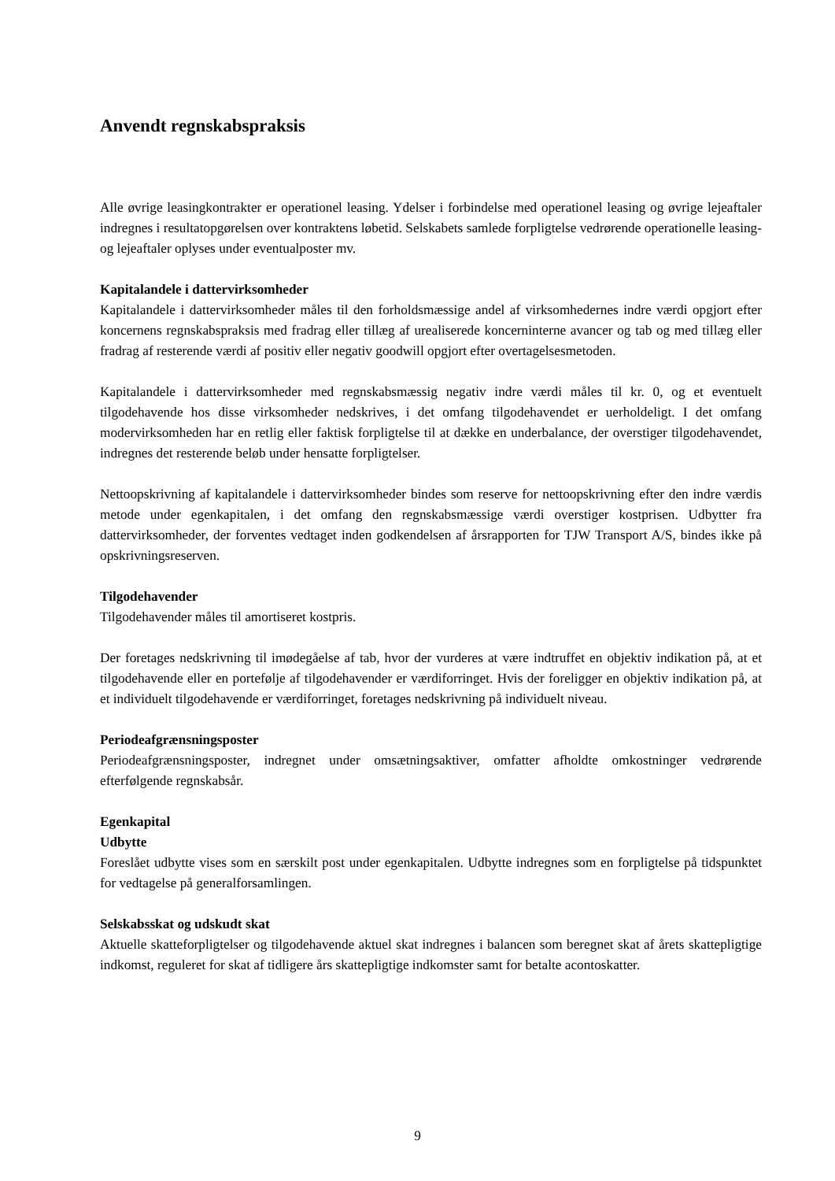Anvendt regnskabspraksis
Alle øvrige leasingkontrakter er operationel leasing. Ydelser i forbindelse med operationel leasing og øvrige lejeaftaler indregnes i resultatopgørelsen over kontraktens løbetid. Selskabets samlede forpligtelse vedrørende operationelle leasing- og lejeaftaler oplyses under eventualposter mv.
Kapitalandele i dattervirksomheder
Kapitalandele i dattervirksomheder måles til den forholdsmæssige andel af virksomhedernes indre værdi opgjort efter koncernens regnskabspraksis med fradrag eller tillæg af urealiserede koncerninterne avancer og tab og med tillæg eller fradrag af resterende værdi af positiv eller negativ goodwill opgjort efter overtagelsesmetoden.
Kapitalandele i dattervirksomheder med regnskabsmæssig negativ indre værdi måles til kr. 0, og et eventuelt tilgodehavende hos disse virksomheder nedskrives, i det omfang tilgodehavendet er uerholdeligt. I det omfang modervirksomheden har en retlig eller faktisk forpligtelse til at dække en underbalance, der overstiger tilgodehavendet, indregnes det resterende beløb under hensatte forpligtelser.
Nettoopskrivning af kapitalandele i dattervirksomheder bindes som reserve for nettoopskrivning efter den indre værdis metode under egenkapitalen, i det omfang den regnskabsmæssige værdi overstiger kostprisen. Udbytter fra dattervirksomheder, der forventes vedtaget inden godkendelsen af årsrapporten for TJW Transport A/S, bindes ikke på opskrivningsreserven.
Tilgodehavender
Tilgodehavender måles til amortiseret kostpris.
Der foretages nedskrivning til imødegåelse af tab, hvor der vurderes at være indtruffet en objektiv indikation på, at et tilgodehavende eller en portefølje af tilgodehavender er værdiforringet. Hvis der foreligger en objektiv indikation på, at et individuelt tilgodehavende er værdiforringet, foretages nedskrivning på individuelt niveau.
Periodeafgrænsningsposter
Periodeafgrænsningsposter, indregnet under omsætningsaktiver, omfatter afholdte omkostninger vedrørende efterfølgende regnskabsår.
Egenkapital
Udbytte
Foreslået udbytte vises som en særskilt post under egenkapitalen. Udbytte indregnes som en forpligtelse på tidspunktet for vedtagelse på generalforsamlingen.
Selskabsskat og udskudt skat
Aktuelle skatteforpligtelser og tilgodehavende aktuel skat indregnes i balancen som beregnet skat af årets skattepligtige indkomst, reguleret for skat af tidligere års skattepligtige indkomster samt for betalte acontoskatter.
9